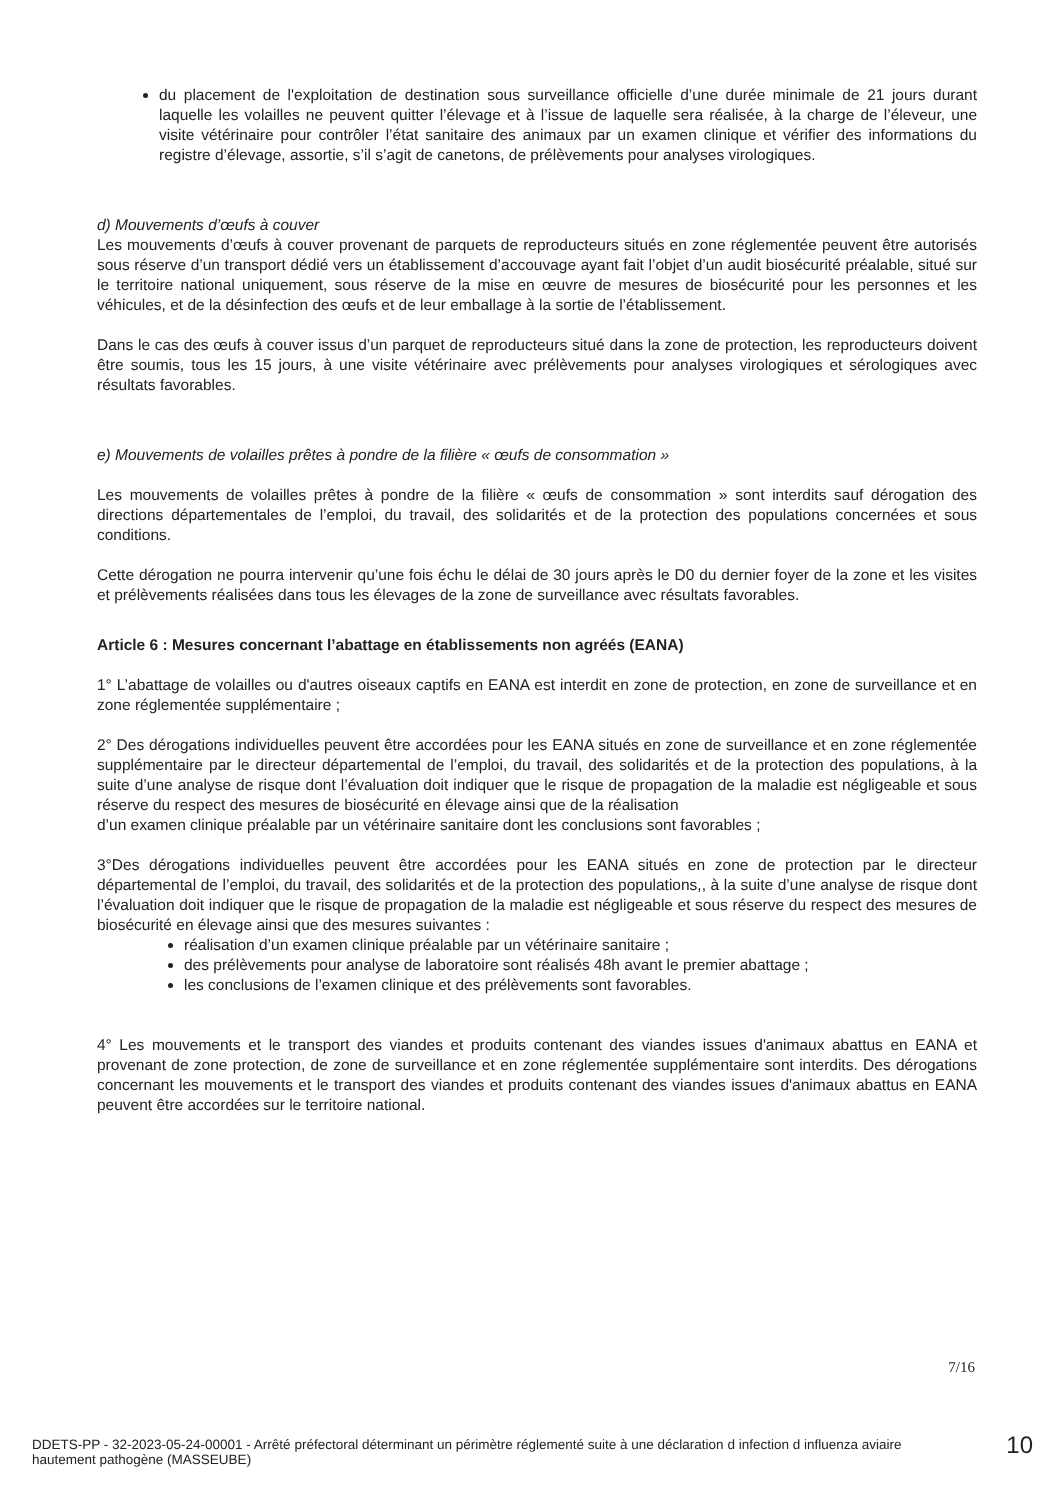du placement de l'exploitation de destination sous surveillance officielle d’une durée minimale de 21 jours durant laquelle les volailles ne peuvent quitter l’élevage et à l’issue de laquelle sera réalisée, à la charge de l’éleveur, une visite vétérinaire pour contrôler l’état sanitaire des animaux par un examen clinique et vérifier des informations du registre d’élevage, assortie, s’il s’agit de canetons, de prélèvements pour analyses virologiques.
d) Mouvements d’œufs à couver
Les mouvements d’œufs à couver provenant de parquets de reproducteurs situés en zone réglementée peuvent être autorisés sous réserve d’un transport dédié vers un établissement d’accouvage ayant fait l’objet d’un audit biosécurité préalable, situé sur le territoire national uniquement, sous réserve de la mise en œuvre de mesures de biosécurité pour les personnes et les véhicules, et de la désinfection des œufs et de leur emballage à la sortie de l’établissement.
Dans le cas des œufs à couver issus d’un parquet de reproducteurs situé dans la zone de protection, les reproducteurs doivent être soumis, tous les 15 jours, à une visite vétérinaire avec prélèvements pour analyses virologiques et sérologiques avec résultats favorables.
e) Mouvements de volailles prêtes à pondre de la filière « œufs de consommation »
Les mouvements de volailles prêtes à pondre de la filière « œufs de consommation » sont interdits sauf dérogation des directions départementales de l’emploi, du travail, des solidarités et de la protection des populations concernées et sous conditions.
Cette dérogation ne pourra intervenir qu’une fois échu le délai de 30 jours après le D0 du dernier foyer de la zone et les visites et prélèvements réalisées dans tous les élevages de la zone de surveillance avec résultats favorables.
Article 6 : Mesures concernant l’abattage en établissements non agréés (EANA)
1° L’abattage de volailles ou d'autres oiseaux captifs en EANA est interdit en zone de protection, en zone de surveillance et en zone réglementée supplémentaire ;
2° Des dérogations individuelles peuvent être accordées pour les EANA situés en zone de surveillance et en zone réglementée supplémentaire par le directeur départemental de l’emploi, du travail, des solidarités et de la protection des populations, à la suite d’une analyse de risque dont l’évaluation doit indiquer que le risque de propagation de la maladie est négligeable et sous réserve du respect des mesures de biosécurité en élevage ainsi que de la réalisation
d’un examen clinique préalable par un vétérinaire sanitaire dont les conclusions sont favorables ;
3°Des dérogations individuelles peuvent être accordées pour les EANA situés en zone de protection par le directeur départemental de l’emploi, du travail, des solidarités et de la protection des populations,, à la suite d’une analyse de risque dont l’évaluation doit indiquer que le risque de propagation de la maladie est négligeable et sous réserve du respect des mesures de biosécurité en élevage ainsi que des mesures suivantes :
réalisation d’un examen clinique préalable par un vétérinaire sanitaire ;
des prélèvements pour analyse de laboratoire sont réalisés 48h avant le premier abattage ;
les conclusions de l’examen clinique et des prélèvements sont favorables.
4° Les mouvements et le transport des viandes et produits contenant des viandes issues d'animaux abattus en EANA et provenant de zone protection, de zone de surveillance et en zone réglementée supplémentaire sont interdits. Des dérogations concernant les mouvements et le transport des viandes et produits contenant des viandes issues d'animaux abattus en EANA peuvent être accordées sur le territoire national.
7/16
DDETS-PP - 32-2023-05-24-00001 - Arrêté préfectoral déterminant un périmètre réglementé suite à une déclaration d infection d influenza aviaire hautement pathogène (MASSEUBE)
10